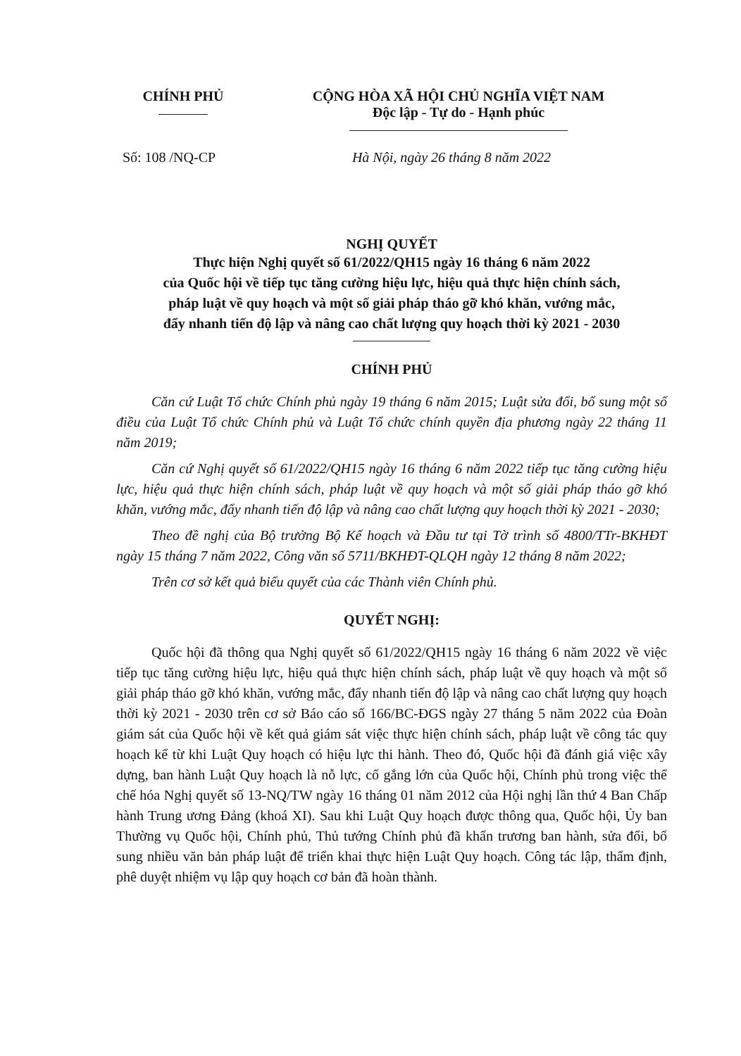CHÍNH PHỦ CỘNG HÒA XÃ HỘI CHỦ NGHĨA VIỆT NAM
Độc lập - Tự do - Hạnh phúc
Số: 108 /NQ-CP Hà Nội, ngày 26 tháng 8 năm 2022
NGHỊ QUYẾT
Thực hiện Nghị quyết số 61/2022/QH15 ngày 16 tháng 6 năm 2022
của Quốc hội về tiếp tục tăng cường hiệu lực, hiệu quả thực hiện chính sách,
pháp luật về quy hoạch và một số giải pháp tháo gỡ khó khăn, vướng mắc,
đẩy nhanh tiến độ lập và nâng cao chất lượng quy hoạch thời kỳ 2021 - 2030
CHÍNH PHỦ
Căn cứ Luật Tổ chức Chính phủ ngày 19 tháng 6 năm 2015; Luật sửa đổi, bổ sung một số điều của Luật Tổ chức Chính phủ và Luật Tổ chức chính quyền địa phương ngày 22 tháng 11 năm 2019;
Căn cứ Nghị quyết số 61/2022/QH15 ngày 16 tháng 6 năm 2022 tiếp tục tăng cường hiệu lực, hiệu quả thực hiện chính sách, pháp luật về quy hoạch và một số giải pháp tháo gỡ khó khăn, vướng mắc, đẩy nhanh tiến độ lập và nâng cao chất lượng quy hoạch thời kỳ 2021 - 2030;
Theo đề nghị của Bộ trưởng Bộ Kế hoạch và Đầu tư tại Tờ trình số 4800/TTr-BKHĐT ngày 15 tháng 7 năm 2022, Công văn số 5711/BKHĐT-QLQH ngày 12 tháng 8 năm 2022;
Trên cơ sở kết quả biểu quyết của các Thành viên Chính phủ.
QUYẾT NGHỊ:
Quốc hội đã thông qua Nghị quyết số 61/2022/QH15 ngày 16 tháng 6 năm 2022 về việc tiếp tục tăng cường hiệu lực, hiệu quả thực hiện chính sách, pháp luật về quy hoạch và một số giải pháp tháo gỡ khó khăn, vướng mắc, đẩy nhanh tiến độ lập và nâng cao chất lượng quy hoạch thời kỳ 2021 - 2030 trên cơ sở Báo cáo số 166/BC-ĐGS ngày 27 tháng 5 năm 2022 của Đoàn giám sát của Quốc hội về kết quả giám sát việc thực hiện chính sách, pháp luật về công tác quy hoạch kể từ khi Luật Quy hoạch có hiệu lực thi hành. Theo đó, Quốc hội đã đánh giá việc xây dựng, ban hành Luật Quy hoạch là nỗ lực, cố gắng lớn của Quốc hội, Chính phủ trong việc thể chế hóa Nghị quyết số 13-NQ/TW ngày 16 tháng 01 năm 2012 của Hội nghị lần thứ 4 Ban Chấp hành Trung ương Đảng (khoá XI). Sau khi Luật Quy hoạch được thông qua, Quốc hội, Ủy ban Thường vụ Quốc hội, Chính phủ, Thủ tướng Chính phủ đã khẩn trương ban hành, sửa đổi, bổ sung nhiều văn bản pháp luật để triển khai thực hiện Luật Quy hoạch. Công tác lập, thẩm định, phê duyệt nhiệm vụ lập quy hoạch cơ bản đã hoàn thành.